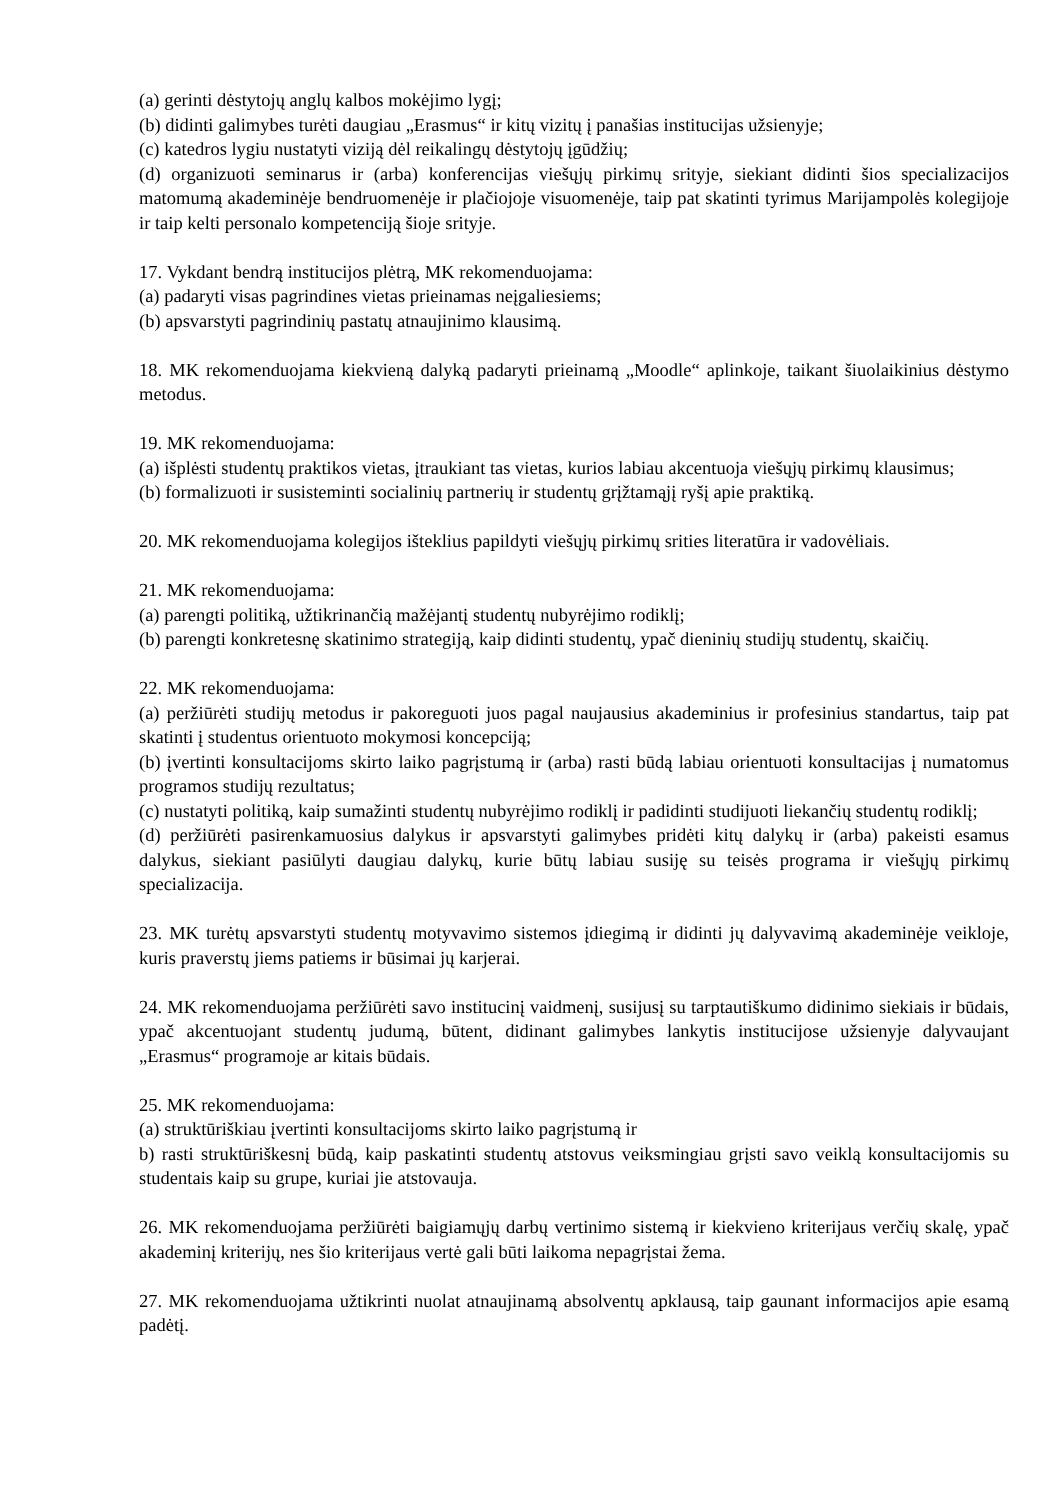(a) gerinti dėstytojų anglų kalbos mokėjimo lygį;
(b) didinti galimybes turėti daugiau „Erasmus“ ir kitų vizitų į panašias institucijas užsienyje;
(c) katedros lygiu nustatyti viziją dėl reikalingų dėstytojų įgūdžių;
(d) organizuoti seminarus ir (arba) konferencijas viešųjų pirkimų srityje, siekiant didinti šios specializacijos matomumą akademinėje bendruomenėje ir plačiojoje visuomenėje, taip pat skatinti tyrimus Marijampolės kolegijoje ir taip kelti personalo kompetenciją šioje srityje.
17. Vykdant bendrą institucijos plėtrą, MK rekomenduojama:
(a) padaryti visas pagrindines vietas prieinamas neįgaliesiems;
(b) apsvarstyti pagrindinių pastatų atnaujinimo klausimą.
18. MK rekomenduojama kiekvieną dalyką padaryti prieinamą „Moodle“ aplinkoje, taikant šiuolaikinius dėstymo metodus.
19. MK rekomenduojama:
(a) išplėsti studentų praktikos vietas, įtraukiant tas vietas, kurios labiau akcentuoja viešųjų pirkimų klausimus;
(b) formalizuoti ir susisteminti socialinių partnerių ir studentų grįžtamąjį ryšį apie praktiką.
20. MK rekomenduojama kolegijos išteklius papildyti viešųjų pirkimų srities literatūra ir vadovėliais.
21. MK rekomenduojama:
(a) parengti politiką, užtikrinančią mažėjantį studentų nubyrėjimo rodiklį;
(b) parengti konkretesnę skatinimo strategiją, kaip didinti studentų, ypač dieninių studijų studentų, skaičių.
22. MK rekomenduojama:
(a) peržiūrėti studijų metodus ir pakoreguoti juos pagal naujausius akademinius ir profesinius standartus, taip pat skatinti į studentus orientuoto mokymosi koncepciją;
(b) įvertinti konsultacijoms skirto laiko pagrįstumą ir (arba) rasti būdą labiau orientuoti konsultacijas į numatomus programos studijų rezultatus;
(c) nustatyti politiką, kaip sumažinti studentų nubyrėjimo rodiklį ir padidinti studijuoti liekančių studentų rodiklį;
(d) peržiūrėti pasirenkamuosius dalykus ir apsvarstyti galimybes pridėti kitų dalykų ir (arba) pakeisti esamus dalykus, siekiant pasiūlyti daugiau dalykų, kurie būtų labiau susiję su teisės programa ir viešųjų pirkimų specializacija.
23. MK turėtų apsvarstyti studentų motyvavimo sistemos įdiegimą ir didinti jų dalyvavimą akademinėje veikloje, kuris praverstų jiems patiems ir būsimai jų karjerai.
24. MK rekomenduojama peržiūrėti savo institucinį vaidmenį, susijusį su tarptautiškumo didinimo siekiais ir būdais, ypač akcentuojant studentų judumą, būtent, didinant galimybes lankytis institucijose užsienyje dalyvaujant „Erasmus“ programoje ar kitais būdais.
25. MK rekomenduojama:
(a) struktūriškiau įvertinti konsultacijoms skirto laiko pagrįstumą ir
b) rasti struktūriškesnį būdą, kaip paskatinti studentų atstovus veiksmingiau grįsti savo veiklą konsultacijomis su studentais kaip su grupe, kuriai jie atstovauja.
26. MK rekomenduojama peržiūrėti baigiamųjų darbų vertinimo sistemą ir kiekvieno kriterijaus verčių skalę, ypač akademinį kriterijų, nes šio kriterijaus vertė gali būti laikoma nepagrįstai žema.
27. MK rekomenduojama užtikrinti nuolat atnaujinamą absolventų apklausą, taip gaunant informacijos apie esamą padėtį.